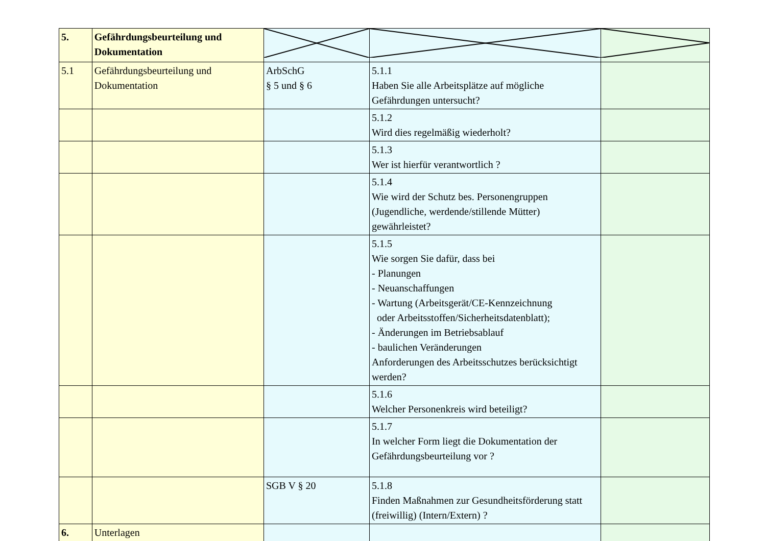| 5. | Gefährdungsbeurteilung und Dokumentation | | | |
| 5.1 | Gefährdungsbeurteilung und Dokumentation | ArbSchG § 5 und § 6 | 5.1.1 Haben Sie alle Arbeitsplätze auf mögliche Gefährdungen untersucht? | |
| | | | 5.1.2 Wird dies regelmäßig wiederholt? | |
| | | | 5.1.3 Wer ist hierfür verantwortlich ? | |
| | | | 5.1.4 Wie wird der Schutz bes. Personengruppen (Jugendliche, werdende/stillende Mütter) gewährleistet? | |
| | | | 5.1.5 Wie sorgen Sie dafür, dass bei - Planungen - Neuanschaffungen - Wartung (Arbeitsgerät/CE-Kennzeichnung oder Arbeitsstoffen/Sicherheitsdatenblatt); - Änderungen im Betriebsablauf - baulichen Veränderungen Anforderungen des Arbeitsschutzes berücksichtigt werden? | |
| | | | 5.1.6 Welcher Personenkreis wird beteiligt? | |
| | | | 5.1.7 In welcher Form liegt die Dokumentation der Gefährdungsbeurteilung vor ? | |
| | | SGB V § 20 | 5.1.8 Finden Maßnahmen zur Gesundheitsförderung statt (freiwillig) (Intern/Extern) ? | |
| 6. | Unterlagen | | | |